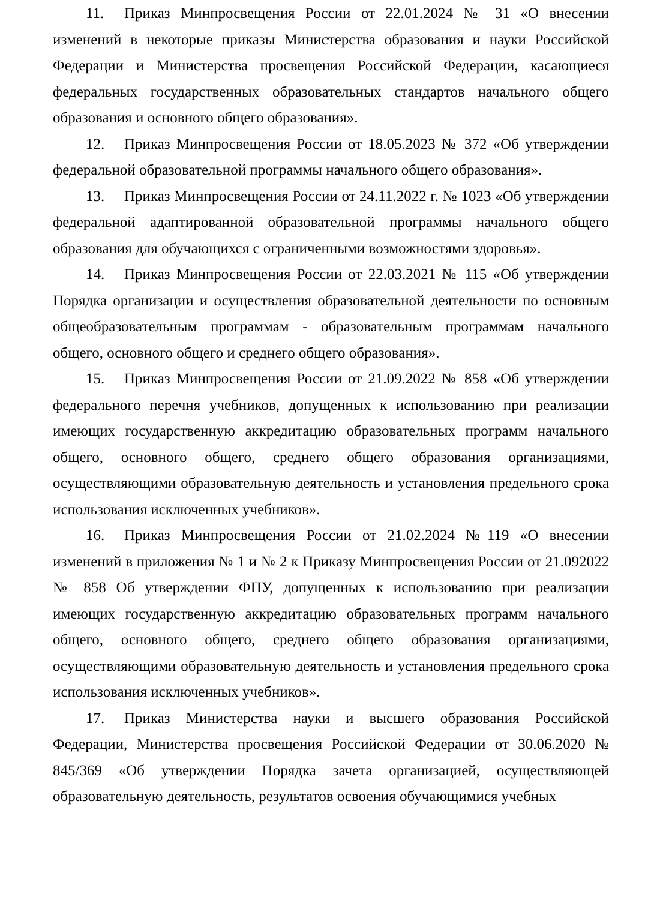11. Приказ Минпросвещения России от 22.01.2024 № 31 «О внесении изменений в некоторые приказы Министерства образования и науки Российской Федерации и Министерства просвещения Российской Федерации, касающиеся федеральных государственных образовательных стандартов начального общего образования и основного общего образования».
12. Приказ Минпросвещения России от 18.05.2023 № 372 «Об утверждении федеральной образовательной программы начального общего образования».
13. Приказ Минпросвещения России от 24.11.2022 г. № 1023 «Об утверждении федеральной адаптированной образовательной программы начального общего образования для обучающихся с ограниченными возможностями здоровья».
14. Приказ Минпросвещения России от 22.03.2021 № 115 «Об утверждении Порядка организации и осуществления образовательной деятельности по основным общеобразовательным программам - образовательным программам начального общего, основного общего и среднего общего образования».
15. Приказ Минпросвещения России от 21.09.2022 № 858 «Об утверждении федерального перечня учебников, допущенных к использованию при реализации имеющих государственную аккредитацию образовательных программ начального общего, основного общего, среднего общего образования организациями, осуществляющими образовательную деятельность и установления предельного срока использования исключенных учебников».
16. Приказ Минпросвещения России от 21.02.2024 №119 «О внесении изменений в приложения № 1 и № 2 к Приказу Минпросвещения России от 21.092022 № 858 Об утверждении ФПУ, допущенных к использованию при реализации имеющих государственную аккредитацию образовательных программ начального общего, основного общего, среднего общего образования организациями, осуществляющими образовательную деятельность и установления предельного срока использования исключенных учебников».
17. Приказ Министерства науки и высшего образования Российской Федерации, Министерства просвещения Российской Федерации от 30.06.2020 № 845/369 «Об утверждении Порядка зачета организацией, осуществляющей образовательную деятельность, результатов освоения обучающимися учебных